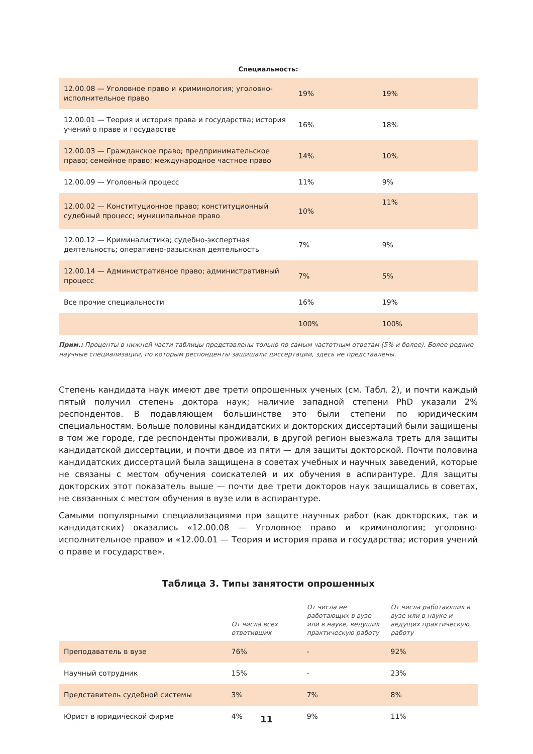Специальность:
| 12.00.08 — Уголовное право и криминология; уголовно-исполнительное право | 19% | 19% |
| 12.00.01 — Теория и история права и государства; история учений о праве и государстве | 16% | 18% |
| 12.00.03 — Гражданское право; предпринимательское право; семейное право; международное частное право | 14% | 10% |
| 12.00.09 — Уголовный процесс | 11% | 9% |
| 12.00.02 — Конституционное право; конституционный судебный процесс; муниципальное право | 10% | 11% |
| 12.00.12 — Криминалистика; судебно-экспертная деятельность; оперативно-разыскная деятельность | 7% | 9% |
| 12.00.14 — Административное право; административный процесс | 7% | 5% |
| Все прочие специальности | 16% | 19% |
| | 100% | 100% |
Прим.: Проценты в нижней части таблицы представлены только по самым частотным ответам (5% и более). Более редкие научные специализации, по которым респонденты защищали диссертации, здесь не представлены.
Степень кандидата наук имеют две трети опрошенных ученых (см. Табл. 2), и почти каждый пятый получил степень доктора наук; наличие западной степени PhD указали 2% респондентов. В подавляющем большинстве это были степени по юридическим специальностям. Больше половины кандидатских и докторских диссертаций были защищены в том же городе, где респонденты проживали, в другой регион выезжала треть для защиты кандидатской диссертации, и почти двое из пяти — для защиты докторской. Почти половина кандидатских диссертаций была защищена в советах учебных и научных заведений, которые не связаны с местом обучения соискателей и их обучения в аспирантуре. Для защиты докторских этот показатель выше — почти две трети докторов наук защищались в советах, не связанных с местом обучения в вузе или в аспирантуре.
Самыми популярными специализациями при защите научных работ (как докторских, так и кандидатских) оказались «12.00.08 — Уголовное право и криминология; уголовно-исполнительное право» и «12.00.01 — Теория и история права и государства; история учений о праве и государстве».
Таблица 3. Типы занятости опрошенных
| | От числа всех ответивших | От числа не работающих в вузе или в науке, ведущих практическую работу | От числа работающих в вузе или в науке и ведущих практическую работу |
| --- | --- | --- | --- |
| Преподаватель в вузе | 76% | - | 92% |
| Научный сотрудник | 15% | - | 23% |
| Представитель судебной системы | 3% | 7% | 8% |
| Юрист в юридической фирме | 4% | 9% | 11% |
11